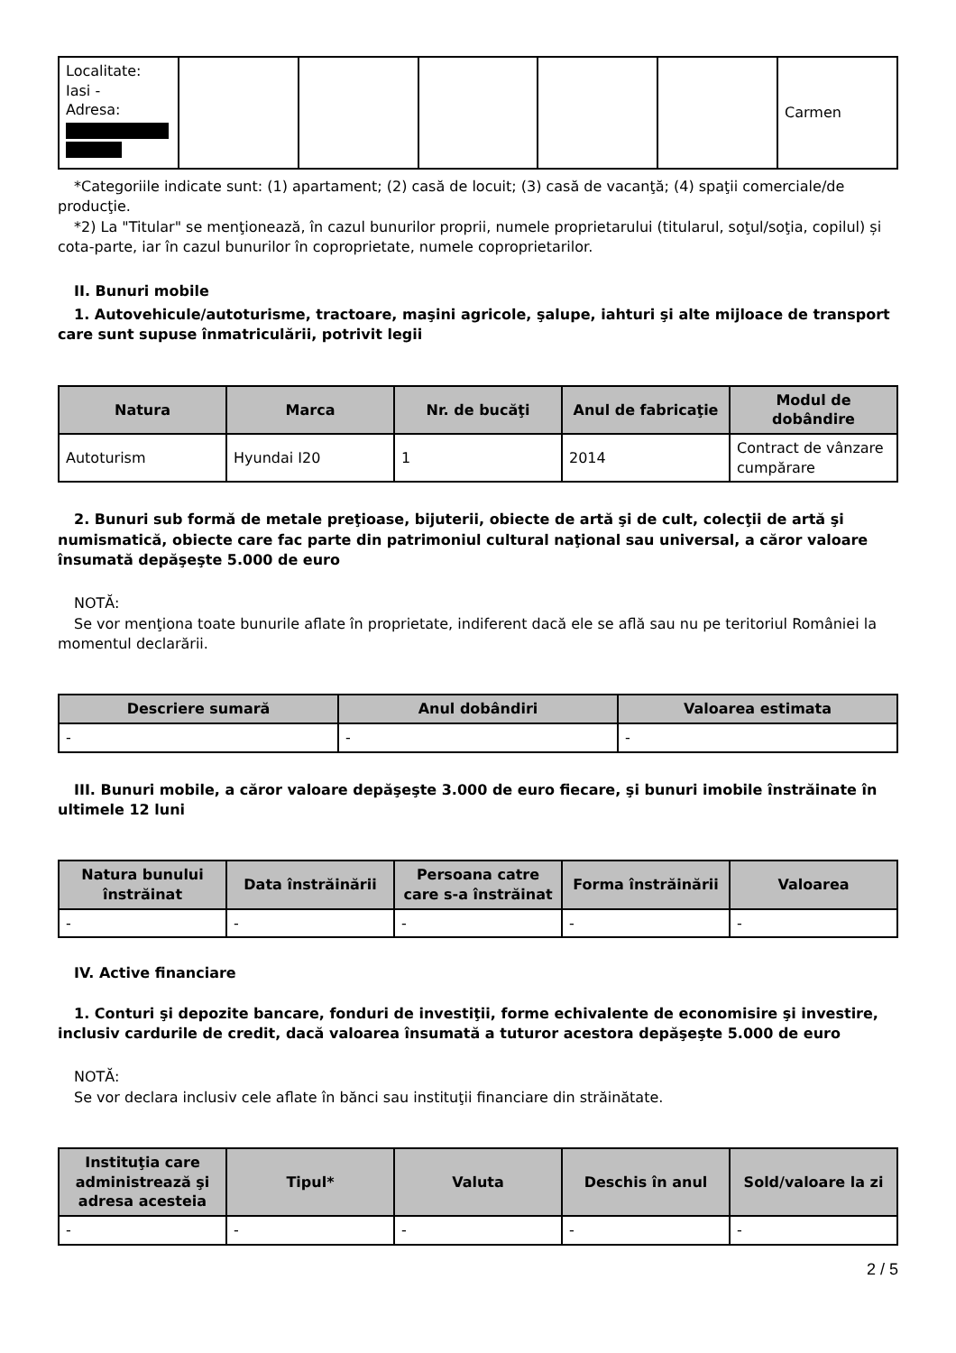| Localitate: Iasi - Adresa: | | | | | | Carmen |
*Categoriile indicate sunt: (1) apartament; (2) casă de locuit; (3) casă de vacanţă; (4) spaţii comerciale/de producţie.
*2) La "Titular" se menţionează, în cazul bunurilor proprii, numele proprietarului (titularul, soţul/soţia, copilul) și cota-parte, iar în cazul bunurilor în coproprietate, numele coproprietarilor.
II. Bunuri mobile
1. Autovehicule/autoturisme, tractoare, maşini agricole, şalupe, iahturi şi alte mijloace de transport care sunt supuse înmatriculării, potrivit legii
| Natura | Marca | Nr. de bucăţi | Anul de fabricaţie | Modul de dobândire |
| --- | --- | --- | --- | --- |
| Autoturism | Hyundai I20 | 1 | 2014 | Contract de vânzare cumpărare |
2. Bunuri sub formă de metale preţioase, bijuterii, obiecte de artă şi de cult, colecţii de artă şi numismatică, obiecte care fac parte din patrimoniul cultural naţional sau universal, a căror valoare însumată depăşeşte 5.000 de euro
NOTĂ:
Se vor menţiona toate bunurile aflate în proprietate, indiferent dacă ele se află sau nu pe teritoriul României la momentul declarării.
| Descriere sumară | Anul dobândiri | Valoarea estimata |
| --- | --- | --- |
| - | - | - |
III. Bunuri mobile, a căror valoare depăşeşte 3.000 de euro fiecare, şi bunuri imobile înstrăinate în ultimele 12 luni
| Natura bunului înstrăinat | Data înstrăinării | Persoana catre care s-a înstrăinat | Forma înstrăinării | Valoarea |
| --- | --- | --- | --- | --- |
| - | - | - | - | - |
IV. Active financiare
1. Conturi şi depozite bancare, fonduri de investiţii, forme echivalente de economisire şi investire, inclusiv cardurile de credit, dacă valoarea însumată a tuturor acestora depăşeşte 5.000 de euro
NOTĂ:
Se vor declara inclusiv cele aflate în bănci sau instituţii financiare din străinătate.
| Instituţia care administrează şi adresa acesteia | Tipul* | Valuta | Deschis în anul | Sold/valoare la zi |
| --- | --- | --- | --- | --- |
| - | - | - | - | - |
2 / 5